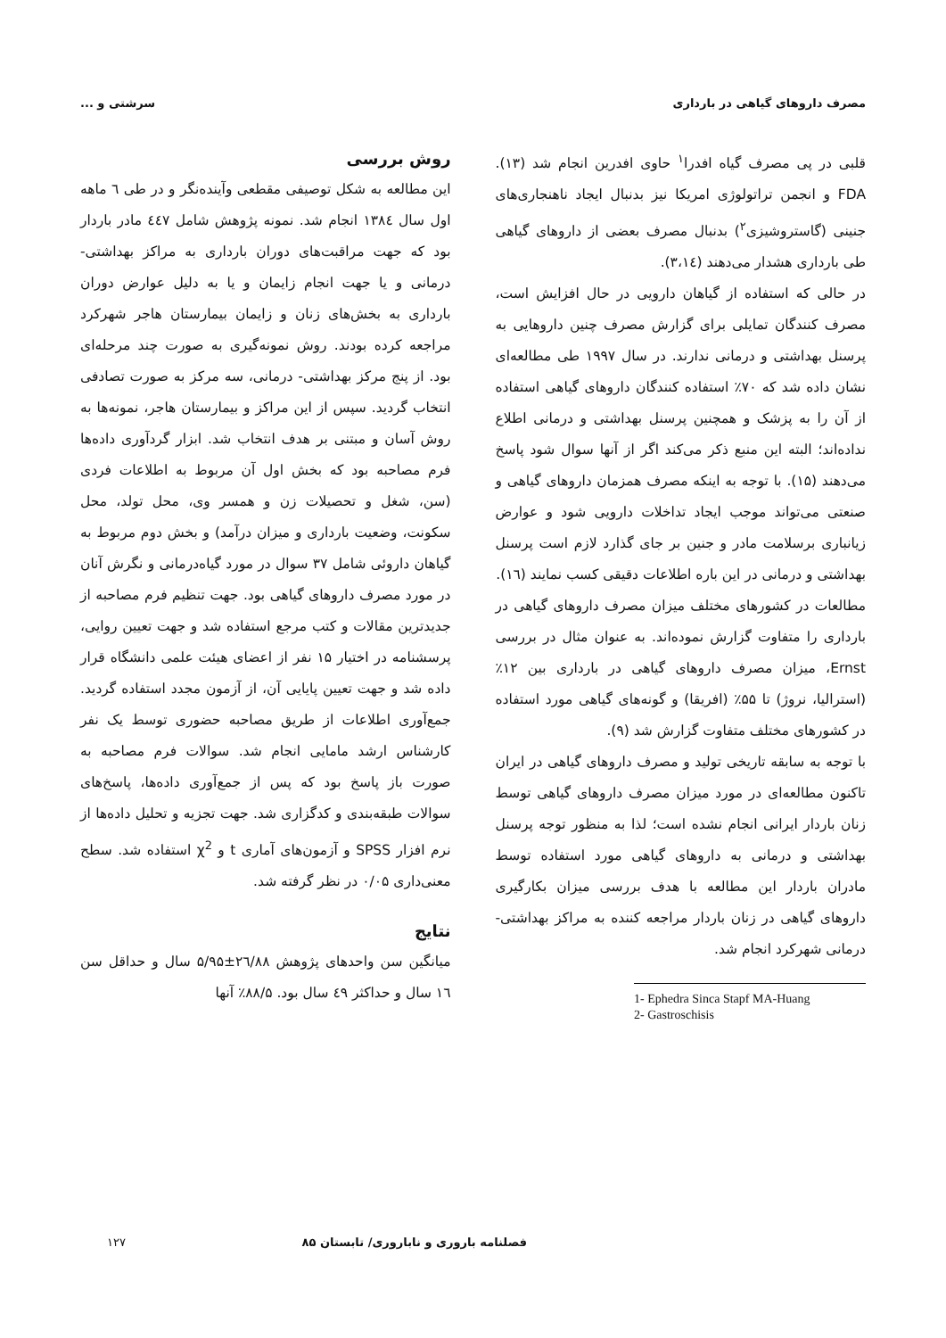مصرف داروهای گیاهی در بارداری سرشتی و ...
قلبی در پی مصرف گیاه افدرا<sup>۱</sup> حاوی افدرین انجام شد (۱۳). FDA و انجمن تراتولوژی امریکا نیز بدنبال ایجاد ناهنجاری‌های جنینی (گاستروشیزی<sup>۲</sup>) بدنبال مصرف بعضی از داروهای گیاهی طی بارداری هشدار می‌دهند (۳،۱٤).
در حالی که استفاده از گیاهان دارویی در حال افزایش است، مصرف کنندگان تمایلی برای گزارش مصرف چنین داروهایی به پرسنل بهداشتی و درمانی ندارند. در سال ۱۹۹۷ طی مطالعه‌ای نشان داده شد که ۷۰٪ استفاده کنندگان داروهای گیاهی استفاده از آن را به پزشک و همچنین پرسنل بهداشتی و درمانی اطلاع نداده‌اند؛ البته این منبع ذکر می‌کند اگر از آنها سوال شود پاسخ می‌دهند (۱۵). با توجه به اینکه مصرف همزمان داروهای گیاهی و صنعتی می‌تواند موجب ایجاد تداخلات دارویی شود و عوارض زیانباری برسلامت مادر و جنین بر جای گذارد لازم است پرسنل بهداشتی و درمانی در این باره اطلاعات دقیقی کسب نمایند (۱٦).
مطالعات در کشورهای مختلف میزان مصرف داروهای گیاهی در بارداری را متفاوت گزارش نموده‌اند. به عنوان مثال در بررسی Ernst، میزان مصرف داروهای گیاهی در بارداری بین ۱۲٪ (استرالیا، نروژ) تا ۵۵٪ (افریقا) و گونه‌های گیاهی مورد استفاده در کشورهای مختلف متفاوت گزارش شد (۹).
با توجه به سابقه تاریخی تولید و مصرف داروهای گیاهی در ایران تاکنون مطالعه‌ای در مورد میزان مصرف داروهای گیاهی توسط زنان باردار ایرانی انجام نشده است؛ لذا به منظور توجه پرسنل بهداشتی و درمانی به داروهای گیاهی مورد استفاده توسط مادران باردار این مطالعه با هدف بررسی میزان بکارگیری داروهای گیاهی در زنان باردار مراجعه کننده به مراکز بهداشتی- درمانی شهرکرد انجام شد.
1- Ephedra Sinca Stapf MA-Huang
2- Gastroschisis
روش بررسی
این مطالعه به شکل توصیفی مقطعی وآینده‌نگر و در طی ٦ ماهه اول سال ۱۳۸٤ انجام شد. نمونه پژوهش شامل ٤٤۷ مادر باردار بود که جهت مراقبت‌های دوران بارداری به مراکز بهداشتی- درمانی و یا جهت انجام زایمان و یا به دلیل عوارض دوران بارداری به بخش‌های زنان و زایمان بیمارستان هاجر شهرکرد مراجعه کرده بودند. روش نمونه‌گیری به صورت چند مرحله‌ای بود. از پنج مرکز بهداشتی- درمانی، سه مرکز به صورت تصادفی انتخاب گردید. سپس از این مراکز و بیمارستان هاجر، نمونه‌ها به روش آسان و مبتنی بر هدف انتخاب شد. ابزار گردآوری داده‌ها فرم مصاحبه بود که بخش اول آن مربوط به اطلاعات فردی (سن، شغل و تحصیلات زن و همسر وی، محل تولد، محل سکونت، وضعیت بارداری و میزان درآمد) و بخش دوم مربوط به گیاهان داروئی شامل ۳۷ سوال در مورد گیاه‌درمانی و نگرش آنان در مورد مصرف داروهای گیاهی بود. جهت تنظیم فرم مصاحبه از جدیدترین مقالات و کتب مرجع استفاده شد و جهت تعیین روایی، پرسشنامه در اختیار ۱۵ نفر از اعضای هیئت علمی دانشگاه قرار داده شد و جهت تعیین پایایی آن، از آزمون مجدد استفاده گردید. جمع‌آوری اطلاعات از طریق مصاحبه حضوری توسط یک نفر کارشناس ارشد مامایی انجام شد. سوالات فرم مصاحبه به صورت باز پاسخ بود که پس از جمع‌آوری داده‌ها، پاسخ‌های سوالات طبقه‌بندی و کدگزاری شد. جهت تجزیه و تحلیل داده‌ها از نرم افزار SPSS و آزمون‌های آماری t و χ<sup>2</sup> استفاده شد. سطح معنی‌داری ۰/۰۵ در نظر گرفته شد.
نتایج
میانگین سن واحدهای پژوهش ۲٦/۸۸±۵/۹۵ سال و حداقل سن ۱٦ سال و حداکثر ٤۹ سال بود. ۸۸/۵٪ آنها
فصلنامه باروری و ناباروری/ تابستان ۸۵ ۱۲۷